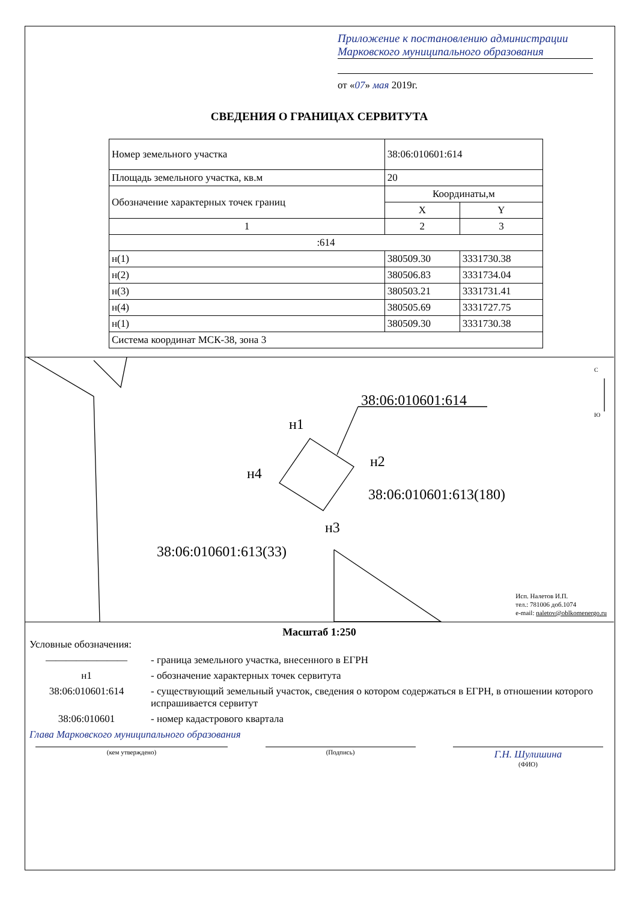Приложение к постановлению администрации Марковского муниципального образования
от «07» мая 2019г.
СВЕДЕНИЯ О ГРАНИЦАХ СЕРВИТУТА
| Номер земельного участка | 38:06:010601:614 | |
| Площадь земельного участка, кв.м | 20 | |
| Обозначение характерных точек границ | Координаты,м | |
| | X | Y |
| 1 | 2 | 3 |
| :614 | | |
| н(1) | 380509.30 | 3331730.38 |
| н(2) | 380506.83 | 3331734.04 |
| н(3) | 380503.21 | 3331731.41 |
| н(4) | 380505.69 | 3331727.75 |
| н(1) | 380509.30 | 3331730.38 |
| Система координат МСК-38, зона 3 | | |
38:06:010601:614
н1
н2
н4
38:06:010601:613(180)
н3
38:06:010601:613(33)
С
Ю
Исп. Налетов И.П.
тел.: 781006 доб.1074
e-mail: naletov@oblkomenergo.ru
Масштаб 1:250
Условные обозначения:
———————— - граница земельного участка, внесенного в ЕГРН
н1 - обозначение характерных точек сервитута
38:06:010601:614 - существующий земельный участок, сведения о котором содержаться в ЕГРН, в отношении которого испрашивается сервитут
38:06:010601 - номер кадастрового квартала
Глава Марковского муниципального образования
(кем утверждено) (Подпись)
Г.Н. Шулишина
(ФИО)